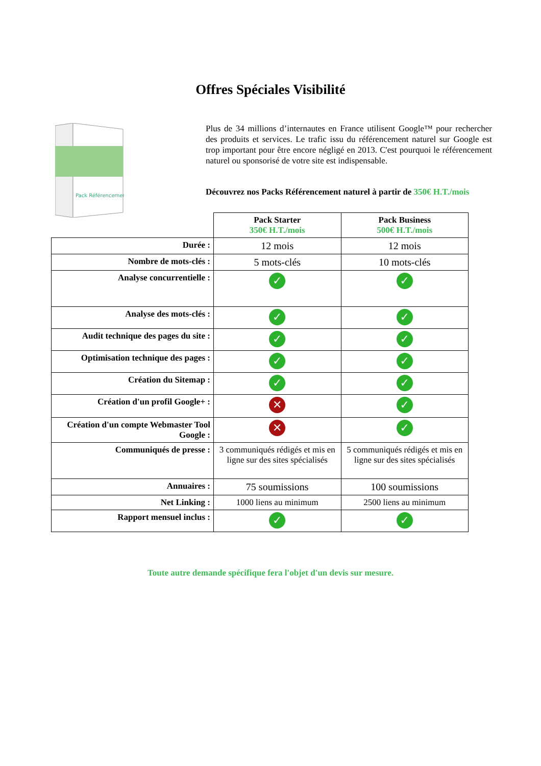Offres Spéciales Visibilité
Pack Référencement
Plus de 34 millions d’internautes en France utilisent Google™ pour rechercher des produits et services. Le trafic issu du référencement naturel sur Google est trop important pour être encore négligé en 2013. C'est pourquoi le référencement naturel ou sponsorisé de votre site est indispensable.
Découvrez nos Packs Référencement naturel à partir de 350€ H.T./mois
| | Pack Starter 350€ H.T./mois | Pack Business 500€ H.T./mois |
| --- | --- | --- |
| Durée : | 12 mois | 12 mois |
| Nombre de mots-clés : | 5 mots-clés | 10 mots-clés |
| Analyse concurrentielle : | ✓ | ✓ |
| Analyse des mots-clés : | ✓ | ✓ |
| Audit technique des pages du site : | ✓ | ✓ |
| Optimisation technique des pages : | ✓ | ✓ |
| Création du Sitemap : | ✓ | ✓ |
| Création d'un profil Google+ : | ✕ | ✓ |
| Création d'un compte Webmaster Tool Google : | ✕ | ✓ |
| Communiqués de presse : | 3 communiqués rédigés et mis en ligne sur des sites spécialisés | 5 communiqués rédigés et mis en ligne sur des sites spécialisés |
| Annuaires : | 75 soumissions | 100 soumissions |
| Net Linking : | 1000 liens au minimum | 2500 liens au minimum |
| Rapport mensuel inclus : | ✓ | ✓ |
Toute autre demande spécifique fera l'objet d'un devis sur mesure.